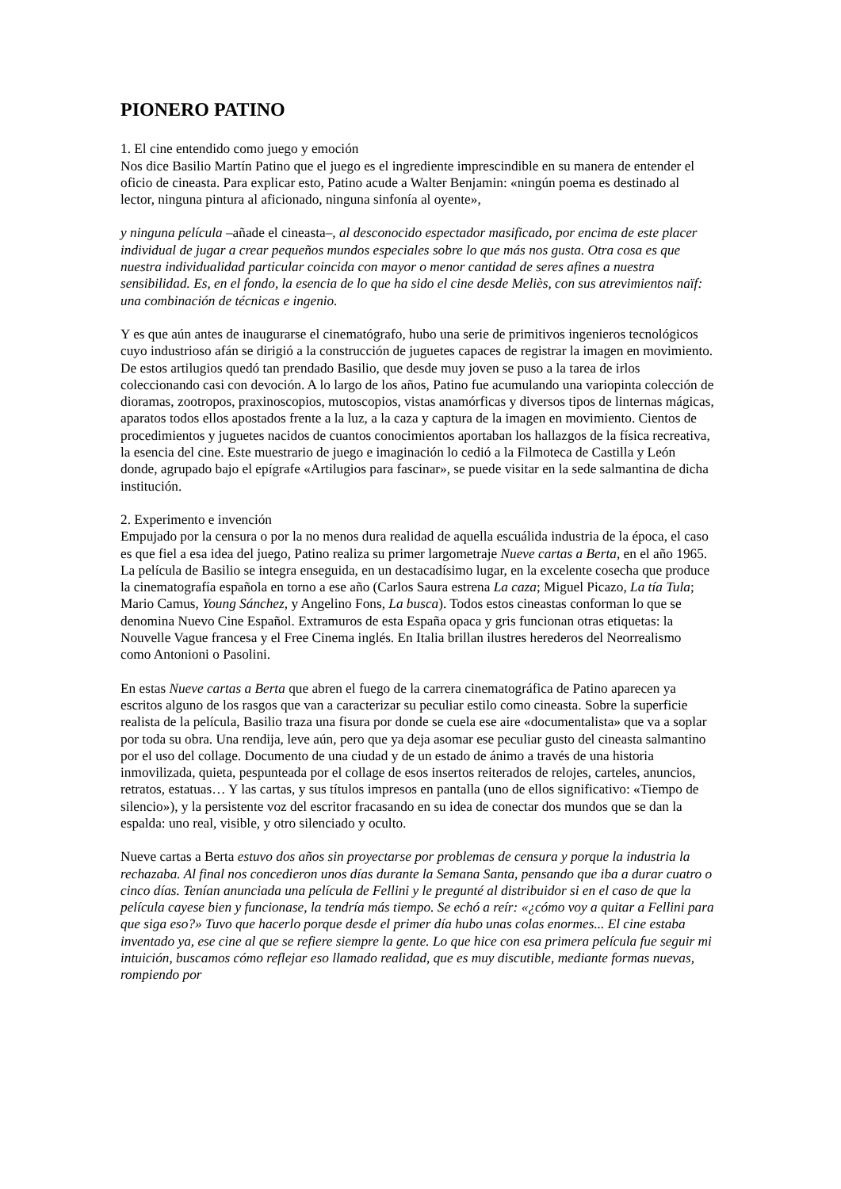PIONERO PATINO
1. El cine entendido como juego y emoción
Nos dice Basilio Martín Patino que el juego es el ingrediente imprescindible en su manera de entender el oficio de cineasta. Para explicar esto, Patino acude a Walter Benjamin: «ningún poema es destinado al lector, ninguna pintura al aficionado, ninguna sinfonía al oyente»,
y ninguna película –añade el cineasta–, al desconocido espectador masificado, por encima de este placer individual de jugar a crear pequeños mundos especiales sobre lo que más nos gusta. Otra cosa es que nuestra individualidad particular coincida con mayor o menor cantidad de seres afines a nuestra sensibilidad. Es, en el fondo, la esencia de lo que ha sido el cine desde Meliès, con sus atrevimientos naïf: una combinación de técnicas e ingenio.
Y es que aún antes de inaugurarse el cinematógrafo, hubo una serie de primitivos ingenieros tecnológicos cuyo industrioso afán se dirigió a la construcción de juguetes capaces de registrar la imagen en movimiento. De estos artilugios quedó tan prendado Basilio, que desde muy joven se puso a la tarea de irlos coleccionando casi con devoción. A lo largo de los años, Patino fue acumulando una variopinta colección de dioramas, zootropos, praxinoscopios, mutoscopios, vistas anamórficas y diversos tipos de linternas mágicas, aparatos todos ellos apostados frente a la luz, a la caza y captura de la imagen en movimiento. Cientos de procedimientos y juguetes nacidos de cuantos conocimientos aportaban los hallazgos de la física recreativa, la esencia del cine. Este muestrario de juego e imaginación lo cedió a la Filmoteca de Castilla y León donde, agrupado bajo el epígrafe «Artilugios para fascinar», se puede visitar en la sede salmantina de dicha institución.
2. Experimento e invención
Empujado por la censura o por la no menos dura realidad de aquella escuálida industria de la época, el caso es que fiel a esa idea del juego, Patino realiza su primer largometraje Nueve cartas a Berta, en el año 1965. La película de Basilio se integra enseguida, en un destacadísimo lugar, en la excelente cosecha que produce la cinematografía española en torno a ese año (Carlos Saura estrena La caza; Miguel Picazo, La tía Tula; Mario Camus, Young Sánchez, y Angelino Fons, La busca). Todos estos cineastas conforman lo que se denomina Nuevo Cine Español. Extramuros de esta España opaca y gris funcionan otras etiquetas: la Nouvelle Vague francesa y el Free Cinema inglés. En Italia brillan ilustres herederos del Neorrealismo como Antonioni o Pasolini.
En estas Nueve cartas a Berta que abren el fuego de la carrera cinematográfica de Patino aparecen ya escritos alguno de los rasgos que van a caracterizar su peculiar estilo como cineasta. Sobre la superficie realista de la película, Basilio traza una fisura por donde se cuela ese aire «documentalista» que va a soplar por toda su obra. Una rendija, leve aún, pero que ya deja asomar ese peculiar gusto del cineasta salmantino por el uso del collage. Documento de una ciudad y de un estado de ánimo a través de una historia inmovilizada, quieta, pespunteada por el collage de esos insertos reiterados de relojes, carteles, anuncios, retratos, estatuas… Y las cartas, y sus títulos impresos en pantalla (uno de ellos significativo: «Tiempo de silencio»), y la persistente voz del escritor fracasando en su idea de conectar dos mundos que se dan la espalda: uno real, visible, y otro silenciado y oculto.
Nueve cartas a Berta estuvo dos años sin proyectarse por problemas de censura y porque la industria la rechazaba. Al final nos concedieron unos días durante la Semana Santa, pensando que iba a durar cuatro o cinco días. Tenían anunciada una película de Fellini y le pregunté al distribuidor si en el caso de que la película cayese bien y funcionase, la tendría más tiempo. Se echó a reír: «¿cómo voy a quitar a Fellini para que siga eso?» Tuvo que hacerlo porque desde el primer día hubo unas colas enormes... El cine estaba inventado ya, ese cine al que se refiere siempre la gente. Lo que hice con esa primera película fue seguir mi intuición, buscamos cómo reflejar eso llamado realidad, que es muy discutible, mediante formas nuevas, rompiendo por